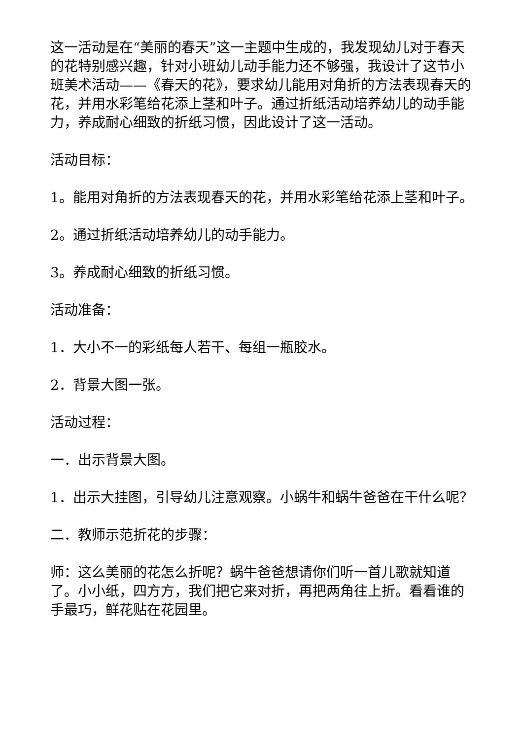这一活动是在“美丽的春天”这一主题中生成的，我发现幼儿对于春天的花特别感兴趣，针对小班幼儿动手能力还不够强，我设计了这节小班美术活动——《春天的花》，要求幼儿能用对角折的方法表现春天的花，并用水彩笔给花添上茎和叶子。通过折纸活动培养幼儿的动手能力，养成耐心细致的折纸习惯，因此设计了这一活动。
活动目标：
1。能用对角折的方法表现春天的花，并用水彩笔给花添上茎和叶子。
2。通过折纸活动培养幼儿的动手能力。
3。养成耐心细致的折纸习惯。
活动准备：
1．大小不一的彩纸每人若干、每组一瓶胶水。
2．背景大图一张。
活动过程：
一．出示背景大图。
1．出示大挂图，引导幼儿注意观察。小蜗牛和蜗牛爸爸在干什么呢？
二．教师示范折花的步骤：
师：这么美丽的花怎么折呢？蜗牛爸爸想请你们听一首儿歌就知道了。小小纸，四方方，我们把它来对折，再把两角往上折。看看谁的手最巧，鲜花贴在花园里。